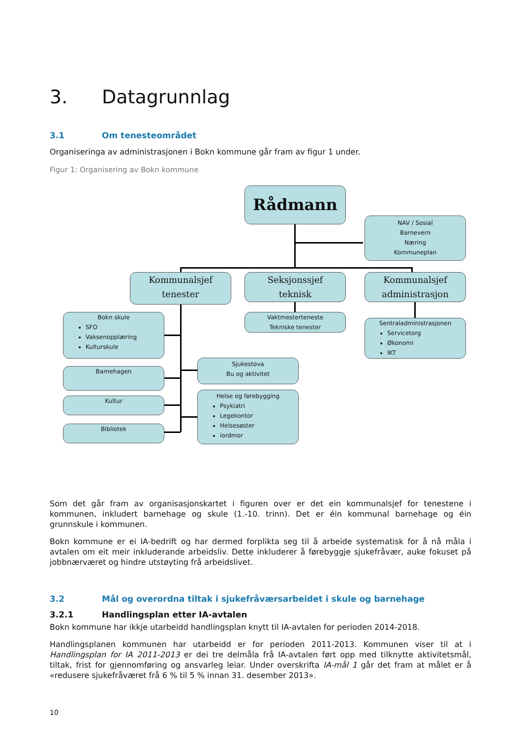3. Datagrunnlag
3.1 Om tenesteområdet
Organiseringa av administrasjonen i Bokn kommune går fram av figur 1 under.
Figur 1: Organisering av Bokn kommune
Rådmann
NAV / Sosial
Barnevern
Næring
Kommuneplan
Kommunalsjef
tenester
Seksjonssjef
teknisk
Kommunalsjef
administrasjon
Bokn skule
SFO
Vaksenopplæring
Kulturskule
Vaktmesterteneste
Tekniske tenester
Sentraladministrasjonen
Servicetorg
Økonomi
IKT
Barnehagen
Sjukestova
Bu og aktivitet
Kultur
Helse og førebygging
Psykiatri
Legekontor
Helsesøster
iordmor
Bibliotek
Som det går fram av organisasjonskartet i figuren over er det ein kommunalsjef for tenestene i kommunen, inkludert barnehage og skule (1.-10. trinn). Det er éin kommunal barnehage og éin grunnskule i kommunen.
Bokn kommune er ei IA-bedrift og har dermed forplikta seg til å arbeide systematisk for å nå måla i avtalen om eit meir inkluderande arbeidsliv. Dette inkluderer å førebyggje sjukefråvær, auke fokuset på jobbnærværet og hindre utstøyting frå arbeidslivet.
3.2 Mål og overordna tiltak i sjukefråværsarbeidet i skule og barnehage
3.2.1 Handlingsplan etter IA-avtalen
Bokn kommune har ikkje utarbeidd handlingsplan knytt til IA-avtalen for perioden 2014-2018.
Handlingsplanen kommunen har utarbeidd er for perioden 2011-2013. Kommunen viser til at i Handlingsplan for IA 2011-2013 er dei tre delmåla frå IA-avtalen ført opp med tilknytte aktivitetsmål, tiltak, frist for gjennomføring og ansvarleg leiar. Under overskrifta IA-mål 1 går det fram at målet er å «redusere sjukefråværet frå 6 % til 5 % innan 31. desember 2013».
10